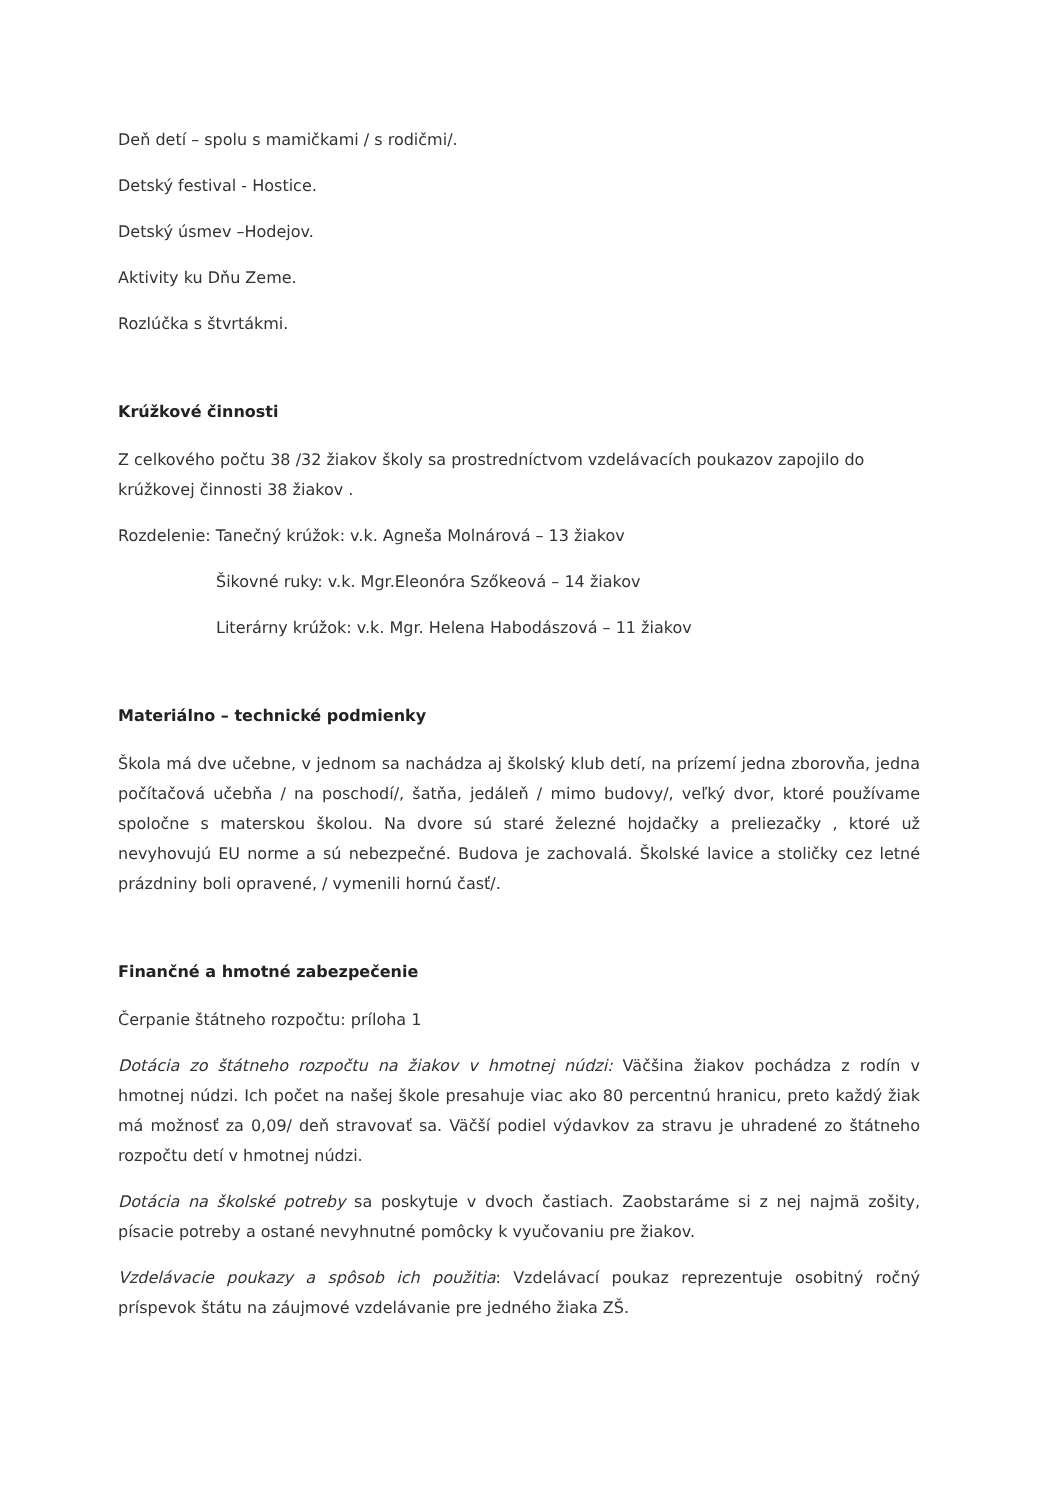Deň detí – spolu s mamičkami / s rodičmi/.
Detský festival - Hostice.
Detský úsmev –Hodejov.
Aktivity ku Dňu Zeme.
Rozlúčka s štvrtákmi.
Krúžkové činnosti
Z celkového počtu 38 /32 žiakov školy sa prostredníctvom vzdelávacích poukazov zapojilo do krúžkovej činnosti 38 žiakov .
Rozdelenie: Tanečný krúžok: v.k. Agneša Molnárová – 13 žiakov
Šikovné ruky: v.k. Mgr.Eleonóra Szőkeová – 14 žiakov
Literárny krúžok: v.k. Mgr. Helena Habodászová – 11 žiakov
Materiálno – technické podmienky
Škola má dve učebne, v jednom sa nachádza aj školský klub detí, na prízemí jedna zborovňa, jedna počítačová učebňa / na poschodí/, šatňa, jedáleň / mimo budovy/, veľký dvor, ktoré používame spoločne s materskou školou. Na dvore sú staré železné hojdačky a preliezačky , ktoré už nevyhovujú EU norme a sú nebezpečné. Budova je zachovalá. Školské lavice a stoličky cez letné prázdniny boli opravené, / vymenili hornú časť/.
Finančné a hmotné zabezpečenie
Čerpanie štátneho rozpočtu: príloha 1
Dotácia zo štátneho rozpočtu na žiakov v hmotnej núdzi: Väčšina žiakov pochádza z rodín v hmotnej núdzi. Ich počet na našej škole presahuje viac ako 80 percentnú hranicu, preto každý žiak má možnosť za 0,09/ deň stravovať sa. Väčší podiel výdavkov za stravu je uhradené zo štátneho rozpočtu detí v hmotnej núdzi.
Dotácia na školské potreby sa poskytuje v dvoch častiach. Zaobstaráme si z nej najmä zošity, písacie potreby a ostané nevyhnutné pomôcky k vyučovaniu pre žiakov.
Vzdelávacie poukazy a spôsob ich použitia: Vzdelávací poukaz reprezentuje osobitný ročný príspevok štátu na záujmové vzdelávanie pre jedného žiaka ZŠ.